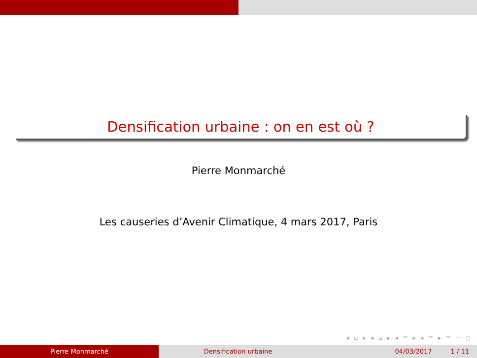Densification urbaine : on en est où ?
Pierre Monmarché
Les causeries d’Avenir Climatique, 4 mars 2017, Paris
◂ ▫ ▸ ◂ ▫ ▸ ◂ ≡ ▸ ◂ ≡ ▸ ≡ ∽ ○
Pierre Monmarché Densification urbaine 04/03/2017 1 / 11